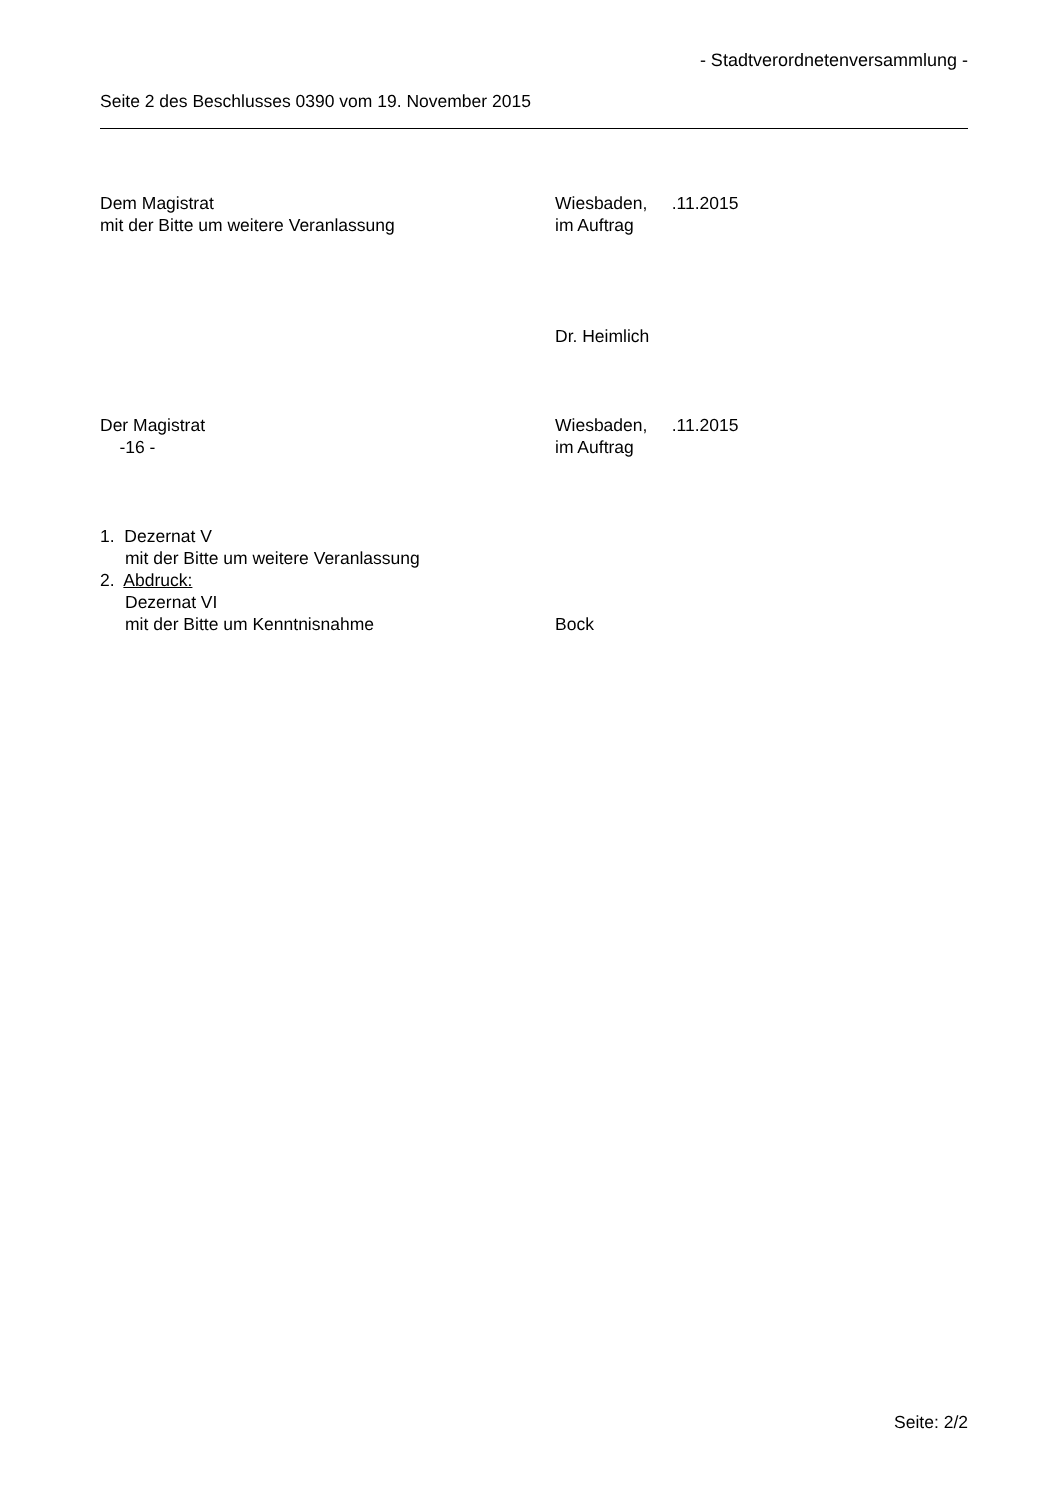- Stadtverordnetenversammlung -
Seite 2 des Beschlusses 0390 vom 19. November 2015
Dem Magistrat Wiesbaden, .11.2015
mit der Bitte um weitere Veranlassung im Auftrag
Dr. Heimlich
Der Magistrat Wiesbaden, .11.2015
-16 - im Auftrag
1. Dezernat V
mit der Bitte um weitere Veranlassung
2. Abdruck:
Dezernat VI
mit der Bitte um Kenntnisnahme Bock
Seite: 2/2